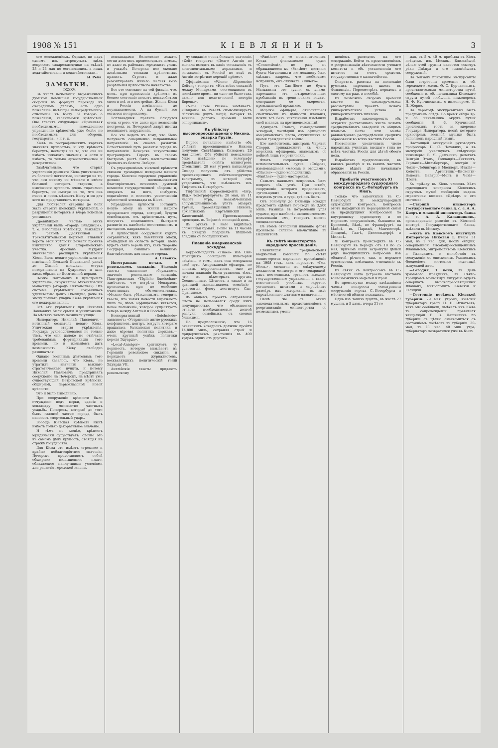1908 № 151 КІЕВЛЯНИНЪ 3
его осложненіемъ. Однако, ни надъ однимъ изъ затронутыхъ здѣсь вопросовъ сахарозаводчики на съѣздѣ 23 и 24 мая не остановились, а лишь ходатайствовали и ходатайствовали...
И. Рева.
ЗАМѢТКИ.
DXXXV.
Въ числѣ пожеланій, выраженныхъ думской комиссіей государственной обороны въ формулѣ перехода къ очереднымъ дѣламъ, есть одно пожеланіе, имѣющее непосредственное отношеніе къ Кіеву. Я говорю о пожеланіи, касающемся крѣпостей. Оно гласитъ слѣдующее: «Признавая необходимымъ... немедленное упраздненіе крѣпостей, уже болѣе не необходимыхъ для обороны государства...» и т. д.
Кіевъ на географическихъ картахъ значится крѣпостью, и эту крѣпость берегутъ, несмотря на то, что она не имѣетъ никакого значенія, а если и имѣетъ, то только археологическое и декоративное.
Замѣчательно, что старыя укрѣпленія древняго Кіева уничтожали съ большой легкостью, несмотря на то, что они никому не мѣшали и имѣли большой интересъ старины, а нынѣшнюю крѣпость очень тщательно берегутъ, не смотря на то, что она очень и очень мѣшаетъ Кіеву и ни для кого не представляетъ интереса.
Для любителей старины до боли жаль старыхъ кіевскихъ укрѣпленій, о разрушеніи которыхъ я вчера вскользь упоминалъ.
Древнѣйшей частью этихъ укрѣпленій былъ «городъ Владиміра», т. е. небольшая крѣпостца, лежавшая въ районѣ Десятинной и Трехсвятительской церквей. Главныя ворота этой крѣпости лежали противъ нынѣшняго зданія Старокіевскаго участка. Ярославъ Мудрый значительно расширилъ укрѣпленія Кіева. Валы новаго укрѣпленія шли по нынѣшней Большой Подвальной улицѣ до Сѣнной площади, оттуда поворачивали на Кудрявецъ и шли вдоль обрыва до Десятинной церкви.
Позже Святополкъ II пристроилъ укрѣпленіе, окружавшее Михайловскій монастырь («городъ Святополка»). Эта система укрѣпленій сохранялась удивительно долго. Очевидно, даже въ эпоху полнаго упадка Кіева укрѣпленія его поддерживались.
Всѣ эти укрѣпленія при Николаѣ Павловичѣ были срыты и уничтожены. На мѣстахъ валовъ возникли улицы.
Императоръ Николай Павловичъ—истинный создатель новаго Кіева. Уничтожая старыя укрѣпленія, Государь руководствовался не только тѣмъ, что они далеко не отвѣчали требованіямъ фортификаціи того времени, но и желаніемъ дать возможность Кіеву свободно развиваться.
Однако военнымъ дѣятелямъ того времени казалось, что Кіевъ, не утратилъ значенія важнаго стратегическаго пункта, и потому Николай Павловичъ предпринялъ сооруженіе на Печерскѣ, на мѣстѣ уже существующей Петровской крѣпости, обширной, первоклассной новой крѣпости.
Это и было выполнено.
При сооруженіи крѣпости было отчуждено подъ верки, зданія и эспланаду множество частныхъ усадьбъ. Печерскъ, который до того былъ главной частью города, былъ нанесенъ смертельный ударъ.
Вообще Кіевская крѣпость нынѣ имѣетъ только декоративное значеніе.
И тѣмъ не менѣе, крѣпость юридически существуетъ, словно это въ самомъ дѣлѣ крѣпость, стоящая на стражѣ государства.
Для Кіева это имѣетъ огромное и крайне небл­агопріятное значеніе. Печерскъ представляетъ собой обширное возвышенное плато, обладающее наилучшими условіями для развитія городской жизни.
эспланадами безполезно лежатъ сотни десятинъ превосходныхъ земель, но даже въ районахъ городскихъ улицъ и усадьбъ Печерска все сковано желѣзными тисками крѣпостныхъ правилъ. Строить и даже ремонтировать ничего нельзя безъ разрѣшенія крѣпостного начальства.
Все это основано на той фикціи, что, молъ, при приведеніи крѣпости въ боевое состояніе можетъ понадобиться снести всѣ эти постройки. Жизнь Кіева и Россіи измѣнилась до неузнаваемости. А на бумагѣ все остается по прежнему.
Эспланадныя правила блюдутся столь строго, что даже при возведеніи построекъ въ Печерской лаврѣ иногда возникаютъ затрудненія.
Все это ведетъ къ тому, что Кіевъ получаетъ совершенно неправильное направленіе въ своемъ развитіи. Естественный путь развитія города въ направленіи Печерска искусственно прегражденъ. Городъ въ своемъ быстромъ ростѣ былъ насильственно брошенъ въ болото Лыбеди.
Съ упраздненіемъ кіевской крѣпости связаны громадные интересы нашего города. Кіевское городское управленіе должно воспользоваться благопріятнымъ починомъ думской комиссіи государственной обороны и, опираясь на него, возбудить ходатайство о полномъ уничтоженіи крѣпостной эспланады въ Кіевѣ.
Упраздненіе крѣпости составитъ новую эпоху въ жизни нашего прекраснаго города, который, будучи освобожденъ отъ крѣпостныхъ путъ, получитъ возможность быстраго развитія въ наиболѣе естественномъ и выгодномъ направленіи.
А крѣпостныя сооруженія будутъ сохраняться, какъ памятники эпохи, отошедшей въ область исторіи. Кіевъ будетъ свято беречь ихъ, какъ твореніе Государя, бывшаго великимъ благодѣтелемъ для нашего города.
А. Савенко.
Иностранная печать о ревельскомъ свиданіи. Нѣмецкія газеты оживленно обсуждаютъ значеніе ревельскаго свиданія. Пангерманская «Tägliche Rundschau» замѣчаетъ, что встрѣча Монарховъ происходитъ при не особенно счастливыхъ обстоятельствахъ. «Можно быть убѣжденнымъ, говоритъ газета, что новыя почести выражаютъ лишь то, чѣмъ оффиціально является, новое положеніе, которое существуетъ теперь между Англіей и Россіей».
Консервативный «Reichsbote» заявляетъ: «Устраненіе англо-русскихъ конфликтовъ, центръ, вокругъ котораго вращалась балканская политика и даже міровая политика державъ,—очень крупный успѣхъ политики короля Эдуарда».
«Local-Anzeiger» критикуетъ ту нервность, которую вызываетъ въ Германіи ревельское свиданіе, и порицаетъ журналистовъ, восхвалявшихъ политическій геній Эдуарда VII.
Англійскія газеты придаютъ ревельскому
му свиданію очень большое значеніе. «Zeit» говоритъ: «Долго Англія не желала входить въ какія соглашенія съ континентальными державами, и соглашеніе съ Россіей не ведѣ въ Англіи встрѣтило хорошій пріемъ».
Оффиціозная «Wiener Allgemeine Zeitung» говоритъ: «Изъ всѣхъ свиданій между Монархами, состоявшихся въ послѣднее время, ни одно не было такъ важно для политической исторіи Европы».
«Neue Freie Presse» замѣчаетъ: «Свиданіе въ Ревелѣ символизируетъ сближеніе двухъ націй, которыя въ теченіе долгаго времени были соперницами».
Къ убійству высокопреосвященнаго Никона, экзарха Грузіи.
Первое печальное извѣстіе объ убійствѣ преосвященнаго Никона получено Святѣйшимъ Синодомъ 29 мая днемъ. Объ убійствѣ немедленно было извѣщено по телеграфу предсѣдатель совѣта министровъ Столыпинъ. 28 мая утромъ канцелярія Синода получила отъ убійства преосвященнаго собственноручную телеграмму, въ которой онъ увѣдомляетъ, что выѣзжаетъ изъ Тифлиса въ Петербургъ.
Тифлисскій корреспондентъ «Бир. Вѣд.» телеграфируетъ: 28 мая, въ 11 часовъ утра, незамѣченнымъ злоумышленникомъ убитъ экзархъ Грузіи, преосвященный Никонъ, архіепископъ Карталинскій и Кахетинскій. Преосвященный проводилъ въ Тифлисѣ последній день.
Въ рукахъ у него виднѣлась сложенная бумага. Ровно въ 11 часовъ къ Экзарху подошелъ пѣшкомъ владыка съ послушникомъ.
Плаваніе американской эскадры.
Корреспондентъ «Times» изъ Сан-Франциско сообщаетъ нѣкоторыя свѣдѣнія о томъ, какъ она совершила свой путь. Американскіе офицеры, по словамъ корреспондента, еще до начала плаванія были удивлены тѣмъ, что въ нѣкоторыхъ кругахъ Соединенныхъ Штатовъ, а также и за границей высказывалось сомнѣніе—удастся-ли флоту достигнуть Сан-Франциско.
Въ общемъ, проектъ отправленія флота не пользовался среди нихъ популярностью, что объясняется отчасти необходимостью долгой разлуки семейныхъ съ своими близкими.
По предположенію, что 16 океанскихъ эскадронъ должны пройти 14,800 миль, сохраняя строй и придерживаясь разстоянія въ 400 ярдовъ одинъ отъ другого.
«Panther» и то незначительныя. Когда флагманское судно «Connecticut», по разу не обращавшееся къ «Panther», достигло бухты Магдалины и его механику былъ сдѣланъ запросъ, что необходимо исправить, онъ отвѣчалъ: «ничего».
Путь отъ Сан-Діего до бухты Магдалины это судно, съ днами, заросшими отъ четырехмѣсячнаго пребыванія въ тропическихъ водахъ, совершило со скоростью, превышающей прежнюю.
Морскіе офицеры, относившіеся скептически къ цѣнности плаванія, почти всѣ безъ исключенія измѣнили свой взглядъ на противоположный.
Адмиралъ Эвансъ, командовавшій эскадрой, послѣдній изъ офицеровъ американскаго флота, служившихъ во время гражданской войны.
Его замѣститель, адмиралъ Чарльзъ Сперри, принадлежитъ къ числу морскихъ офицеровъ, знакомымъ съ войной лишь теоретически.
Флотъ сопровождали три вспомогательныхъ судна: «Culgoa», именовавшееся «мясомъ и овощами», «Glacier»—судно-холодильникъ и «Panther»—судно-мастерская.
Самымъ важнымъ вопросомъ былъ вопросъ объ углѣ. При штабѣ, сооруженіе котораго продолжаетъ, «угольщики» были вынуждены покупать уголь и туда, гдѣ онъ былъ.
Отъ Гонолулу до Окленда эскадрѣ предстоитъ сдѣлать переходъ въ 3,500 миль. Разница въ потребленіи угля судами, при наиболѣе экономическомъ пользованіи имъ, говоритъ многое специалистамъ.
Въ этомъ отношеніи плаваніе флота произвело сильное впечатлѣніе въ Вашингтонѣ.
Къ смѣтѣ министерства народнаго просвѣщенія.
Главнѣйшія предположенія бюджетной комиссіи по смѣтѣ министерства народнаго просвѣщенія на 1908 годъ, какъ передаетъ «Гол. Моск.», сводятся къ слѣдующему: должности министра и его товарищей, какъ постоянныхъ органовъ высшаго государственнаго управленія, а также попечителей учебныхъ округовъ установить штатами и опредѣлить размѣръ ихъ содержанія въ видѣ опредѣленнаго штатнаго назначенія.
Нынѣ же съ этимъ законодательнымъ представленіемъ о реорганизаціи министерства съ возможнымъ умень-
шеніемъ расходовъ на его содержаніе. Войти съ представленіемъ о реорганизаціи дѣятельности ученаго комитета и объ установленіи его штатовъ за счетъ средствъ государственнаго казначейства.
Сократить расходы на инспекцію русскихъ народныхъ школъ въ Финляндіи. Пересмотрѣть порядокъ и систему наградъ и пособій.
Въ возможно скоромъ времени внести на законодательное разсмотрѣніе проектъ новаго университетскаго устава и университетскихъ штатовъ.
Выработать законопроектъ объ открытіи достаточнаго числа новыхъ среднеучебныхъ заведеній съ общимъ планомъ болѣе или менѣе равномѣрнаго распредѣленія средняго образованія во всѣхъ частяхъ Россіи.
Постепенно увеличивать число народныхъ училищъ высшаго типа во всѣхъ частяхъ Россіи для дѣтей обоего пола.
Выработать предположенія, въ какомъ размѣрѣ и въ какихъ частяхъ должно вѣдать дѣло начальнаго образованія въ Россіи.
Прибытіе участниковъ XI международнаго судоходнаго конгресса въ С.-Петербургъ въ Кіевъ.
Только что закончился въ С.-Петербургѣ XI международный судоходный конгрессъ. Конгрессъ этотъ находится въ неразрывной связи съ предыдущими конгрессами по внутреннему судоходству и по морскимъ сооруженіямъ, бывшими въ Брюсселѣ, Вѣнѣ, во Франкфуртѣ на Майнѣ, въ Парижѣ, Манчестерѣ, Лондонѣ, Гаагѣ, Дюссельдорфѣ и Миланѣ.
XI конгрессъ происходилъ въ С.-Петербургѣ въ періодъ отъ 18 по 25 мая, причемъ были затронуты цѣлый рядъ насущнѣйшихъ вопросовъ изъ областей рѣчного, такъ и морского судоходства, имѣющихъ отношеніе къ Россіи.
Въ связи съ конгрессомъ въ С.-Петербургѣ была устроена выставка всевозможныхъ моделей и проч.
Въ промежутки между засѣданіями члены конгресса осматривали сооруженія города С.-Петербурга и мѣстностей вблизи лежащихъ.
Одна изъ такихъ группъ, въ числѣ 27 мущинъ и 5 дамъ, вчера 31-го
мая, въ 5 ч. 40 м. прибыла въ Кіевъ поѣздомъ изъ Москвы. Ближайшей цѣлью этой группы является осмотръ рѣки Днѣпра и его главнѣйшихъ сооруженій.
На вокзалѣ прибывшіе экскурсанты были встрѣчены временно и. об. городского головы Ѳ. С. Бурчаковымъ, представителями министерства путей сообщенія и. об. начальника Кіевскаго округа путей сообщенія инженеромъ Н. Ф. Купчинскимъ, с инженеромъ Б. П. Жерве.
На пароходѣ экскурсантамъ былъ предложенъ обѣдъ. Во время обѣда вр. и. об. начальника округа путей сообщенія Н. Ф. Купчинскій предложилъ тостъ за здоровье Государя Императора, послѣ котораго оркестромъ военной музыки былъ исполненъ народный гимнъ.
Настоящей экскурсіей руководитъ профессоръ П. С. Чеховичъ, а въ экскурсіи участвуютъ слѣдующіе инженеры: В. Я. Демченко, делегатъ Венгріи Этанъ, Голландія—Гехтингъ, Германія—Мильбергеръ, Австрія и Чехія—Лобингеръ и Мюллеръ, Италія—Колетта, Аргентины—Висконти-Веноста, Баваріи—Менъ и Чехія—Пленъ.
Къ пріѣзду въ Кіевъ членовъ XI-го судоходнаго конгресса Кіевскимъ округомъ путей сообщенія издана справочная книжка «Днѣпръ и его система».
—Старшій инспекторъ Государственнаго банка д. с. с. А. А. Кноръ и младшій инспекторъ банка с. с. А. А. Калашниковъ, производившіе ревизію въ Кіевской конторѣ Государственнаго банка, выѣхали въ Москву.
—Актъ въ Кіевскомъ институтѣ Императора Николая I. Вчера 31 мая, въ 1 час. дня, послѣ обѣдни, совершенной высокопреосвященнымъ Флавіаномъ, митрополитомъ Кіевскимъ и Галицкимъ, и молебствія въ сослуженіи съ епископомъ Уманскимъ Ѳеодосіемъ, состоялся годичный выпускной актъ.
—Сегодня, 1 іюня, въ день храмового праздника, въ Свято-Троицкомъ монастырѣ литургію будетъ совершать высокопреосвященный Флавіанъ, митрополитъ Кіевскій и Галицкій.
—Состояніе посѣвовъ Кіевской губерніи. 29 мая, утромъ, кіевскій губернаторъ графъ П. Н. Игнатьевъ, какъ мы сообщали, выѣхалъ изъ Кіева въ сопровожденіи правителя канцеляріи В. В. Дашкевича по губерніи съ цѣлью ознакомиться съ состояніемъ посѣвовъ въ губерніи. 30-мая, въ 11 час. 40 мин. утра, губернаторъ возвратился уже въ Кіевъ.